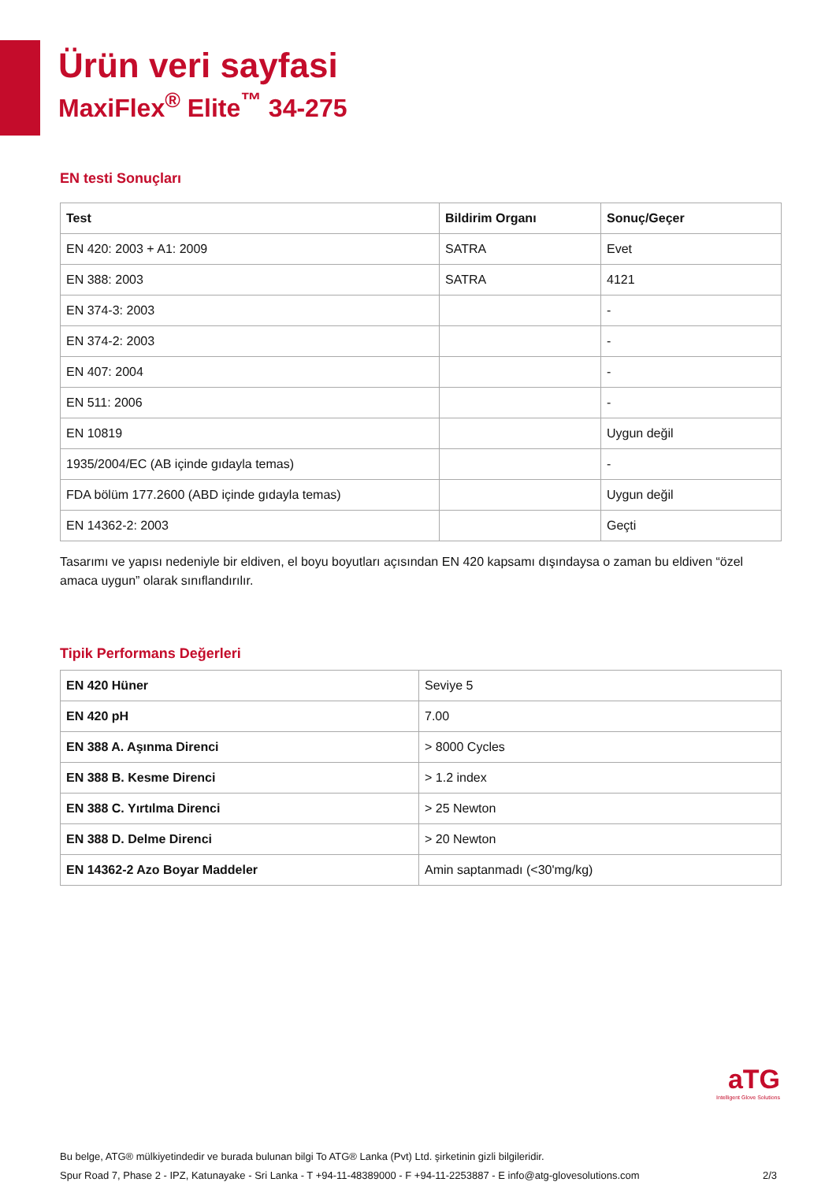Ürün veri sayfasi
MaxiFlex<sup>®</sup> Elite<sup>™</sup> 34-275
EN testi Sonuçları
| Test | Bildirim Organı | Sonuç/Geçer |
| --- | --- | --- |
| EN 420: 2003 + A1: 2009 | SATRA | Evet |
| EN 388: 2003 | SATRA | 4121 |
| EN 374-3: 2003 | | - |
| EN 374-2: 2003 | | - |
| EN 407: 2004 | | - |
| EN 511: 2006 | | - |
| EN 10819 | | Uygun değil |
| 1935/2004/EC (AB içinde gıdayla temas) | | - |
| FDA bölüm 177.2600 (ABD içinde gıdayla temas) | | Uygun değil |
| EN 14362-2: 2003 | | Geçti |
Tasarımı ve yapısı nedeniyle bir eldiven, el boyu boyutları açısından EN 420 kapsamı dışındaysa o zaman bu eldiven “özel amaca uygun” olarak sınıflandırılır.
Tipik Performans Değerleri
| EN 420 Hüner | Seviye 5 |
| EN 420 pH | 7.00 |
| EN 388 A. Aşınma Direnci | > 8000 Cycles |
| EN 388 B. Kesme Direnci | > 1.2 index |
| EN 388 C. Yırtılma Direnci | > 25 Newton |
| EN 388 D. Delme Direnci | > 20 Newton |
| EN 14362-2 Azo Boyar Maddeler | Amin saptanmadı (<30'mg/kg) |
aTG
Intelligent Glove Solutions
Bu belge, ATG® mülkiyetindedir ve burada bulunan bilgi To ATG® Lanka (Pvt) Ltd. şirketinin gizli bilgileridir.
Spur Road 7, Phase 2 - IPZ, Katunayake - Sri Lanka - T +94-11-48389000 - F +94-11-2253887 - E info@atg-glovesolutions.com 2/3